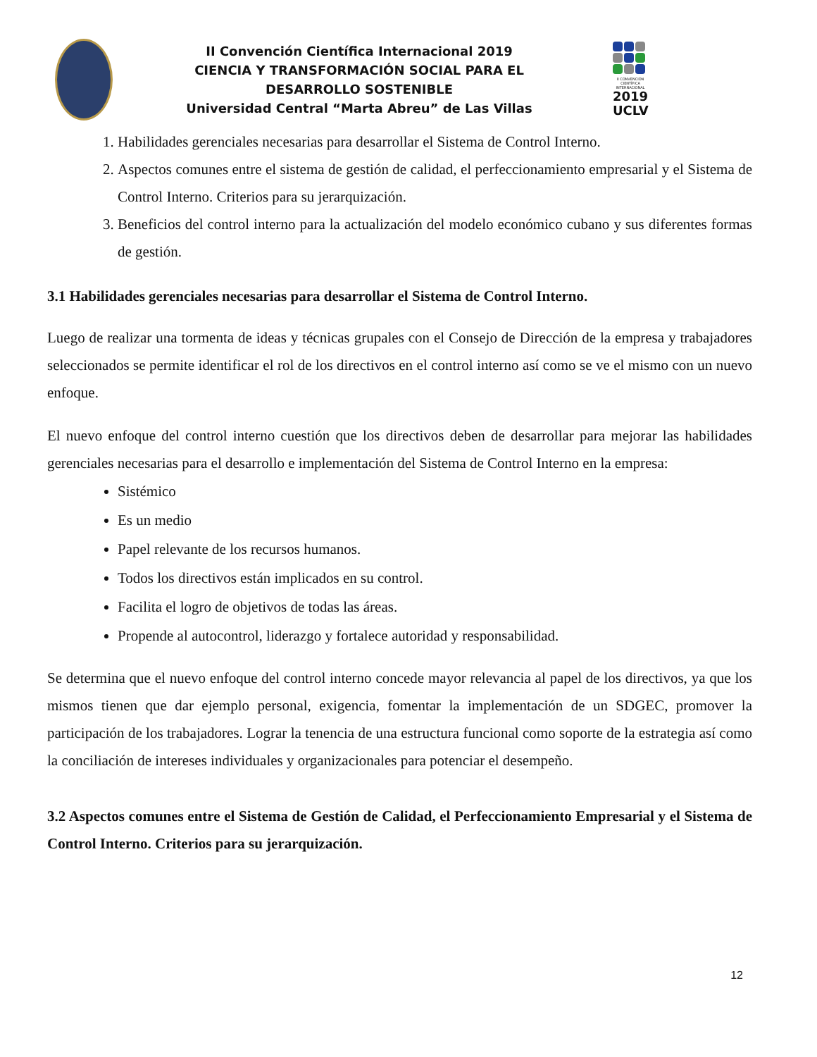II Convención Científica Internacional 2019
CIENCIA Y TRANSFORMACIÓN SOCIAL PARA EL DESARROLLO SOSTENIBLE
Universidad Central “Marta Abreu” de Las Villas
II CONVENCIÓN CIENTÍFICA INTERNACIONAL
2019
UCLV
1. Habilidades gerenciales necesarias para desarrollar el Sistema de Control Interno.
2. Aspectos comunes entre el sistema de gestión de calidad, el perfeccionamiento empresarial y el Sistema de Control Interno. Criterios para su jerarquización.
3. Beneficios del control interno para la actualización del modelo económico cubano y sus diferentes formas de gestión.
3.1 Habilidades gerenciales necesarias para desarrollar el Sistema de Control Interno.
Luego de realizar una tormenta de ideas y técnicas grupales con el Consejo de Dirección de la empresa y trabajadores seleccionados se permite identificar el rol de los directivos en el control interno así como se ve el mismo con un nuevo enfoque.
El nuevo enfoque del control interno cuestión que los directivos deben de desarrollar para mejorar las habilidades gerenciales necesarias para el desarrollo e implementación del Sistema de Control Interno en la empresa:
Sistémico
Es un medio
Papel relevante de los recursos humanos.
Todos los directivos están implicados en su control.
Facilita el logro de objetivos de todas las áreas.
Propende al autocontrol, liderazgo y fortalece autoridad y responsabilidad.
Se determina que el nuevo enfoque del control interno concede mayor relevancia al papel de los directivos, ya que los mismos tienen que dar ejemplo personal, exigencia, fomentar la implementación de un SDGEC, promover la participación de los trabajadores. Lograr la tenencia de una estructura funcional como soporte de la estrategia así como la conciliación de intereses individuales y organizacionales para potenciar el desempeño.
3.2 Aspectos comunes entre el Sistema de Gestión de Calidad, el Perfeccionamiento Empresarial y el Sistema de Control Interno. Criterios para su jerarquización.
12